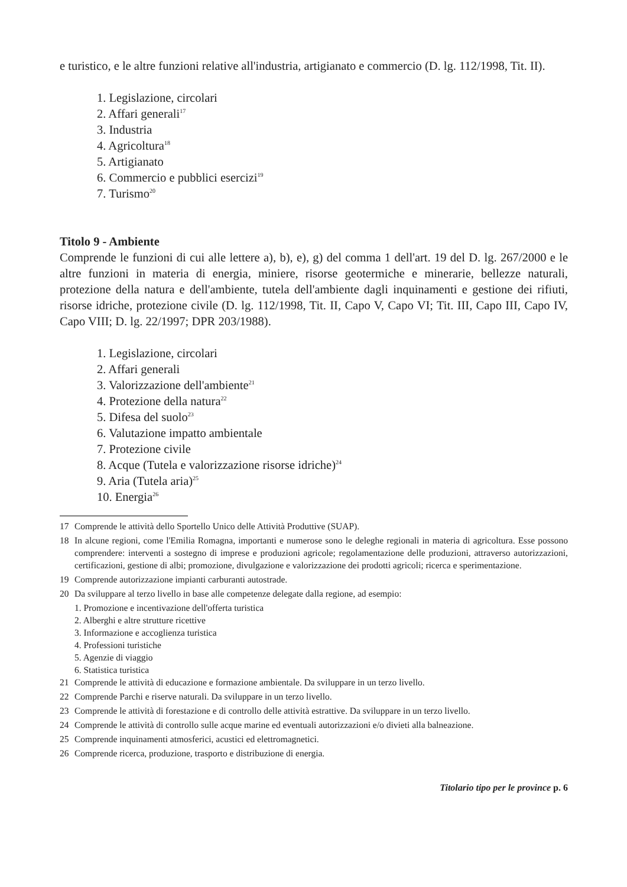e turistico, e le altre funzioni relative all'industria, artigianato e commercio (D. lg. 112/1998, Tit. II).
1. Legislazione, circolari
2. Affari generali<sup>17</sup>
3. Industria
4. Agricoltura<sup>18</sup>
5. Artigianato
6. Commercio e pubblici esercizi<sup>19</sup>
7. Turismo<sup>20</sup>
Titolo 9 - Ambiente
Comprende le funzioni di cui alle lettere a), b), e), g) del comma 1 dell'art. 19 del D. lg. 267/2000 e le altre funzioni in materia di energia, miniere, risorse geotermiche e minerarie, bellezze naturali, protezione della natura e dell'ambiente, tutela dell'ambiente dagli inquinamenti e gestione dei rifiuti, risorse idriche, protezione civile (D. lg. 112/1998, Tit. II, Capo V, Capo VI; Tit. III, Capo III, Capo IV, Capo VIII; D. lg. 22/1997; DPR 203/1988).
1. Legislazione, circolari
2. Affari generali
3. Valorizzazione dell'ambiente<sup>21</sup>
4. Protezione della natura<sup>22</sup>
5. Difesa del suolo<sup>23</sup>
6. Valutazione impatto ambientale
7. Protezione civile
8. Acque (Tutela e valorizzazione risorse idriche)<sup>24</sup>
9. Aria (Tutela aria)<sup>25</sup>
10. Energia<sup>26</sup>
17 Comprende le attività dello Sportello Unico delle Attività Produttive (SUAP).
18 In alcune regioni, come l'Emilia Romagna, importanti e numerose sono le deleghe regionali in materia di agricoltura. Esse possono comprendere: interventi a sostegno di imprese e produzioni agricole; regolamentazione delle produzioni, attraverso autorizzazioni, certificazioni, gestione di albi; promozione, divulgazione e valorizzazione dei prodotti agricoli; ricerca e sperimentazione.
19 Comprende autorizzazione impianti carburanti autostrade.
20 Da sviluppare al terzo livello in base alle competenze delegate dalla regione, ad esempio:
1. Promozione e incentivazione dell'offerta turistica
2. Alberghi e altre strutture ricettive
3. Informazione e accoglienza turistica
4. Professioni turistiche
5. Agenzie di viaggio
6. Statistica turistica
21 Comprende le attività di educazione e formazione ambientale. Da sviluppare in un terzo livello.
22 Comprende Parchi e riserve naturali. Da sviluppare in un terzo livello.
23 Comprende le attività di forestazione e di controllo delle attività estrattive. Da sviluppare in un terzo livello.
24 Comprende le attività di controllo sulle acque marine ed eventuali autorizzazioni e/o divieti alla balneazione.
25 Comprende inquinamenti atmosferici, acustici ed elettromagnetici.
26 Comprende ricerca, produzione, trasporto e distribuzione di energia.
Titolario tipo per le province p. 6